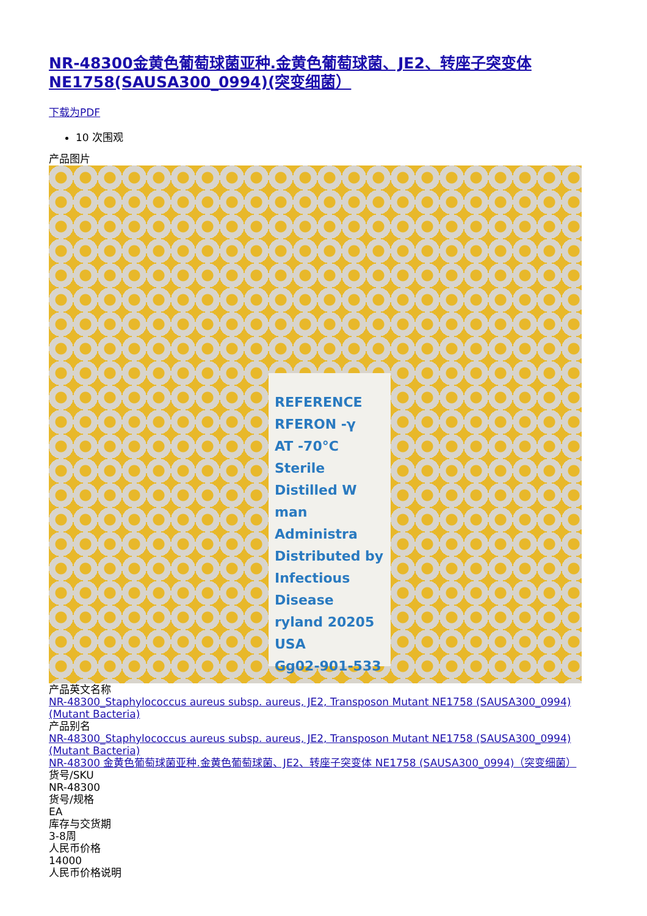NR-48300金黄色葡萄球菌亚种.金黄色葡萄球菌、JE2、转座子突变体 NE1758(SAUSA300_0994)(突变细菌）
下载为PDF
10 次围观
产品图片
REFERENCE
RFERON -γ
AT -70°C
Sterile Distilled W
man Administra
Distributed by
Infectious Disease
ryland 20205 USA
Gg02-901-533
产品英文名称
NR-48300_Staphylococcus aureus subsp. aureus, JE2, Transposon Mutant NE1758 (SAUSA300_0994) (Mutant Bacteria)
产品别名
NR-48300_Staphylococcus aureus subsp. aureus, JE2, Transposon Mutant NE1758 (SAUSA300_0994) (Mutant Bacteria)
NR-48300 金黄色葡萄球菌亚种.金黄色葡萄球菌、JE2、转座子突变体 NE1758 (SAUSA300_0994)（突变细菌）
货号/SKU
NR-48300
货号/规格
EA
库存与交货期
3-8周
人民币价格
14000
人民币价格说明